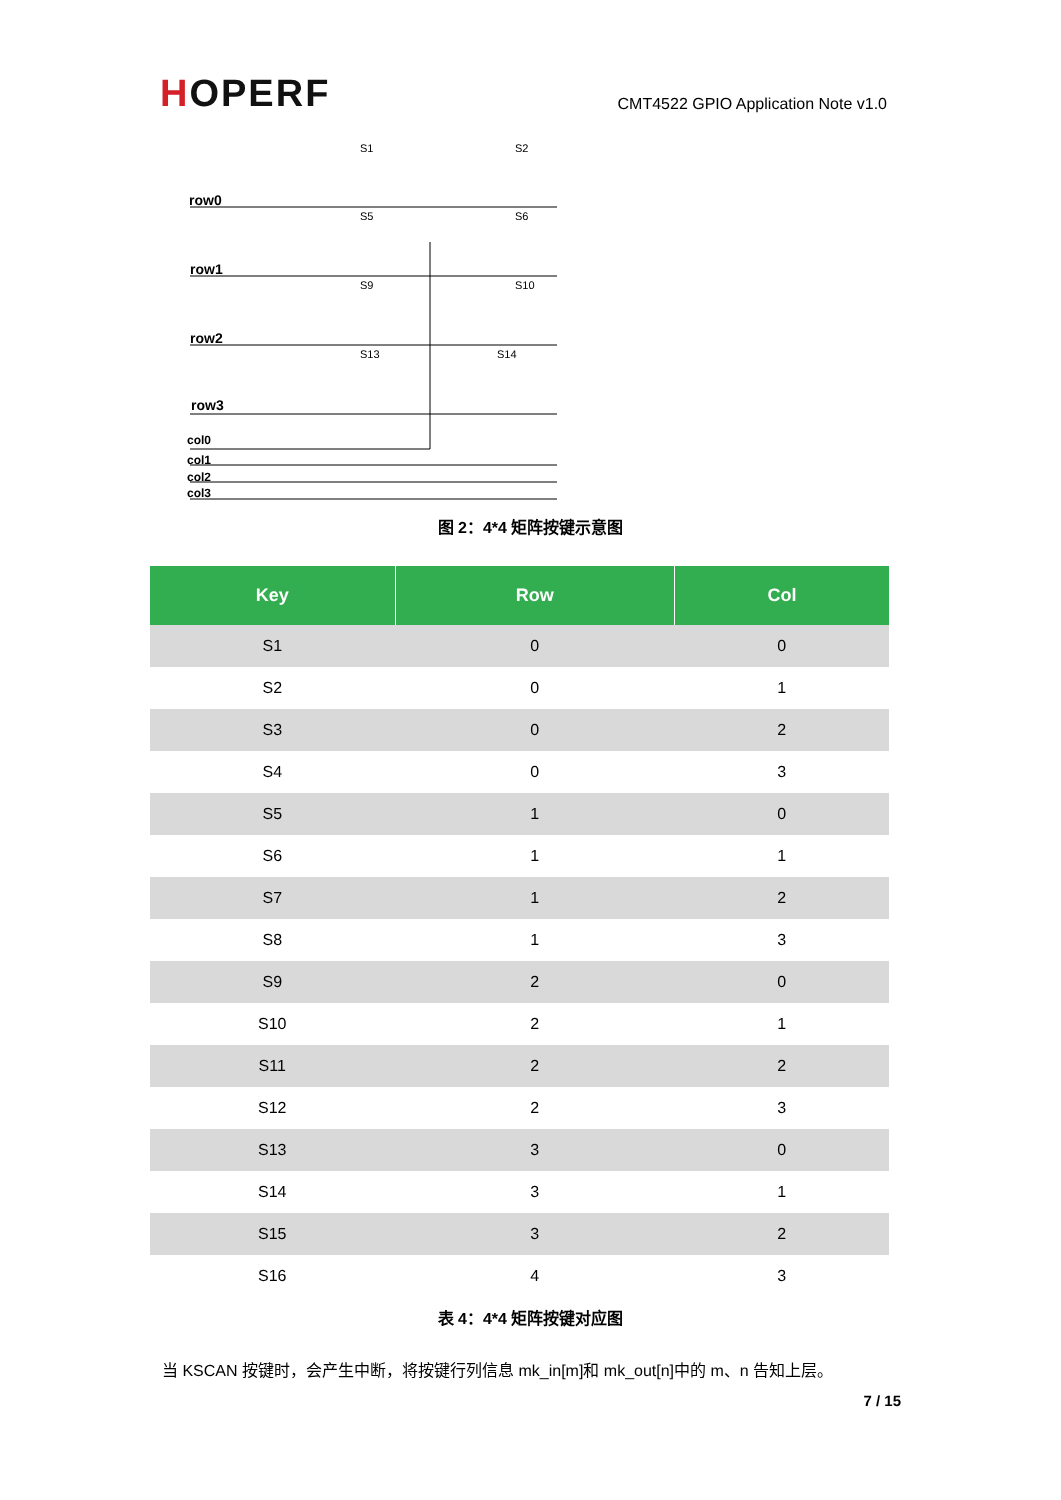HOPERF
CMT4522 GPIO Application Note v1.0
row0
row1
row2
row3
col0
col1
col2
col3
S1
S2
S5
S6
S9
S10
S13
S14
图 2：4*4 矩阵按键示意图
| Key | Row | Col |
| --- | --- | --- |
| S1 | 0 | 0 |
| S2 | 0 | 1 |
| S3 | 0 | 2 |
| S4 | 0 | 3 |
| S5 | 1 | 0 |
| S6 | 1 | 1 |
| S7 | 1 | 2 |
| S8 | 1 | 3 |
| S9 | 2 | 0 |
| S10 | 2 | 1 |
| S11 | 2 | 2 |
| S12 | 2 | 3 |
| S13 | 3 | 0 |
| S14 | 3 | 1 |
| S15 | 3 | 2 |
| S16 | 4 | 3 |
表 4：4*4 矩阵按键对应图
当 KSCAN 按键时，会产生中断，将按键行列信息 mk_in[m]和 mk_out[n]中的 m、n 告知上层。
7 / 15